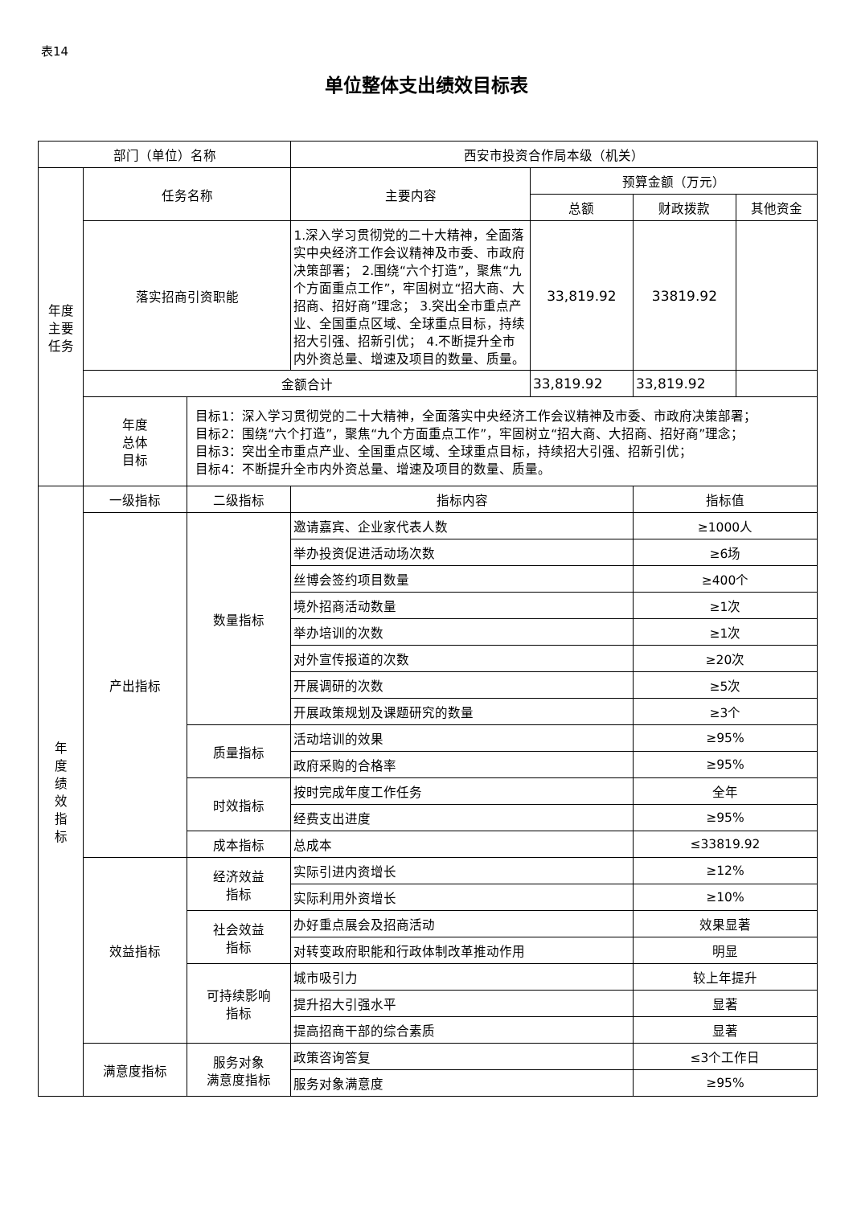表14
单位整体支出绩效目标表
| 部门（单位）名称 | | | 西安市投资合作局本级（机关） | | | |
| 年度 主要 任务 | 任务名称 | | 主要内容 | 预算金额（万元） | | |
| | | | | 总额 | 财政拨款 | 其他资金 |
| | 落实招商引资职能 | | 1.深入学习贯彻党的二十大精神，全面落实中央经济工作会议精神及市委、市政府决策部署； 2.围绕“六个打造”，聚焦“九个方面重点工作”，牢固树立“招大商、大招商、招好商”理念； 3.突出全市重点产业、全国重点区域、全球重点目标，持续招大引强、招新引优； 4.不断提升全市内外资总量、增速及项目的数量、质量。 | 33,819.92 | 33819.92 | |
| | 金额合计 | | | 33,819.92 | 33,819.92 | |
| | 年度 总体 目标 | 目标1：深入学习贯彻党的二十大精神，全面落实中央经济工作会议精神及市委、市政府决策部署； 目标2：围绕“六个打造”，聚焦“九个方面重点工作”，牢固树立“招大商、大招商、招好商”理念； 目标3：突出全市重点产业、全国重点区域、全球重点目标，持续招大引强、招新引优； 目标4：不断提升全市内外资总量、增速及项目的数量、质量。 | | | | |
| 年 度 绩 效 指 标 | 一级指标 | 二级指标 | 指标内容 | | 指标值 | |
| | 产出指标 | 数量指标 | 邀请嘉宾、企业家代表人数 | | ≥1000人 | |
| | | | 举办投资促进活动场次数 | | ≥6场 | |
| | | | 丝博会签约项目数量 | | ≥400个 | |
| | | | 境外招商活动数量 | | ≥1次 | |
| | | | 举办培训的次数 | | ≥1次 | |
| | | | 对外宣传报道的次数 | | ≥20次 | |
| | | | 开展调研的次数 | | ≥5次 | |
| | | | 开展政策规划及课题研究的数量 | | ≥3个 | |
| | | 质量指标 | 活动培训的效果 | | ≥95% | |
| | | | 政府采购的合格率 | | ≥95% | |
| | | 时效指标 | 按时完成年度工作任务 | | 全年 | |
| | | | 经费支出进度 | | ≥95% | |
| | | 成本指标 | 总成本 | | ≤33819.92 | |
| | 效益指标 | 经济效益 指标 | 实际引进内资增长 | | ≥12% | |
| | | | 实际利用外资增长 | | ≥10% | |
| | | 社会效益 指标 | 办好重点展会及招商活动 | | 效果显著 | |
| | | | 对转变政府职能和行政体制改革推动作用 | | 明显 | |
| | | 可持续影响 指标 | 城市吸引力 | | 较上年提升 | |
| | | | 提升招大引强水平 | | 显著 | |
| | | | 提高招商干部的综合素质 | | 显著 | |
| | 满意度指标 | 服务对象 满意度指标 | 政策咨询答复 | | ≤3个工作日 | |
| | | | 服务对象满意度 | | ≥95% | |